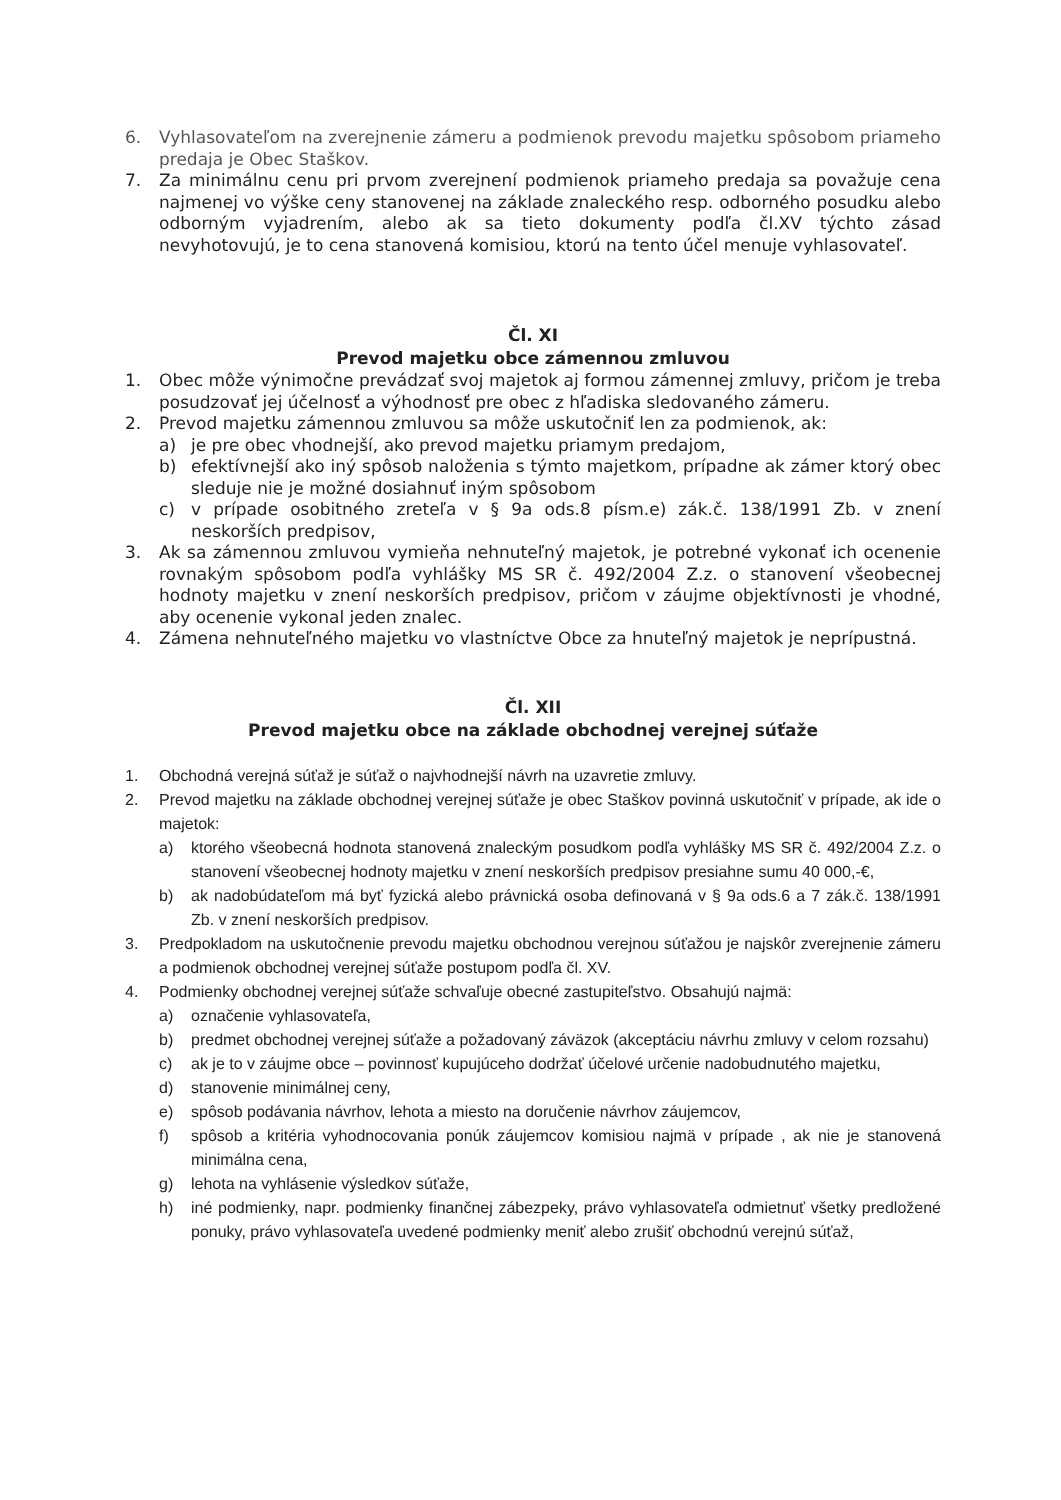6. Vyhlasovateľom na zverejnenie zámeru a podmienok prevodu majetku spôsobom priameho predaja je Obec Staškov.
7. Za minimálnu cenu pri prvom zverejnení podmienok priameho predaja sa považuje cena najmenej vo výške ceny stanovenej na základe znaleckého resp. odborného posudku alebo odborným vyjadrením, alebo ak sa tieto dokumenty podľa čl.XV týchto zásad nevyhotovujú, je to cena stanovená komisiou, ktorú na tento účel menuje vyhlasovateľ.
Čl. XI
Prevod majetku obce zámennou zmluvou
1. Obec môže výnimočne prevádzať svoj majetok aj formou zámennej zmluvy, pričom je treba posudzovať jej účelnosť a výhodnosť pre obec z hľadiska sledovaného zámeru.
2. Prevod majetku zámennou zmluvou sa môže uskutočniť len za podmienok, ak:
a) je pre obec vhodnejší, ako prevod majetku priamym predajom,
b) efektívnejší ako iný spôsob naloženia s týmto majetkom, prípadne ak zámer ktorý obec sleduje nie je možné dosiahnuť iným spôsobom
c) v prípade osobitného zreteľa v § 9a ods.8 písm.e) zák.č. 138/1991 Zb. v znení neskorších predpisov,
3. Ak sa zámennou zmluvou vymieňa nehnuteľný majetok, je potrebné vykonať ich ocenenie rovnakým spôsobom podľa vyhlášky MS SR č. 492/2004 Z.z. o stanovení všeobecnej hodnoty majetku v znení neskorších predpisov, pričom v záujme objektívnosti je vhodné, aby ocenenie vykonal jeden znalec.
4. Zámena nehnuteľného majetku vo vlastníctve Obce za hnuteľný majetok je neprípustná.
Čl. XII
Prevod majetku obce na základe obchodnej verejnej súťaže
1. Obchodná verejná súťaž je súťaž o najvhodnejší návrh na uzavretie zmluvy.
2. Prevod majetku na základe obchodnej verejnej súťaže je obec Staškov povinná uskutočniť v prípade, ak ide o majetok:
a) ktorého všeobecná hodnota stanovená znaleckým posudkom podľa vyhlášky MS SR č. 492/2004 Z.z. o stanovení všeobecnej hodnoty majetku v znení neskorších predpisov presiahne sumu 40 000,-€,
b) ak nadobúdateľom má byť fyzická alebo právnická osoba definovaná v § 9a ods.6 a 7 zák.č. 138/1991 Zb. v znení neskorších predpisov.
3. Predpokladom na uskutočnenie prevodu majetku obchodnou verejnou súťažou je najskôr zverejnenie zámeru a podmienok obchodnej verejnej súťaže postupom podľa čl. XV.
4. Podmienky obchodnej verejnej súťaže schvaľuje obecné zastupiteľstvo. Obsahujú najmä:
a) označenie vyhlasovateľa,
b) predmet obchodnej verejnej súťaže a požadovaný záväzok (akceptáciu návrhu zmluvy v celom rozsahu)
c) ak je to v záujme obce – povinnosť kupujúceho dodržať účelové určenie nadobudnutého majetku,
d) stanovenie minimálnej ceny,
e) spôsob podávania návrhov, lehota a miesto na doručenie návrhov záujemcov,
f) spôsob a kritéria vyhodnocovania ponúk záujemcov komisiou najmä v prípade , ak nie je stanovená minimálna cena,
g) lehota na vyhlásenie výsledkov súťaže,
h) iné podmienky, napr. podmienky finančnej zábezpeky, právo vyhlasovateľa odmietnuť všetky predložené ponuky, právo vyhlasovateľa uvedené podmienky meniť alebo zrušiť obchodnú verejnú súťaž,